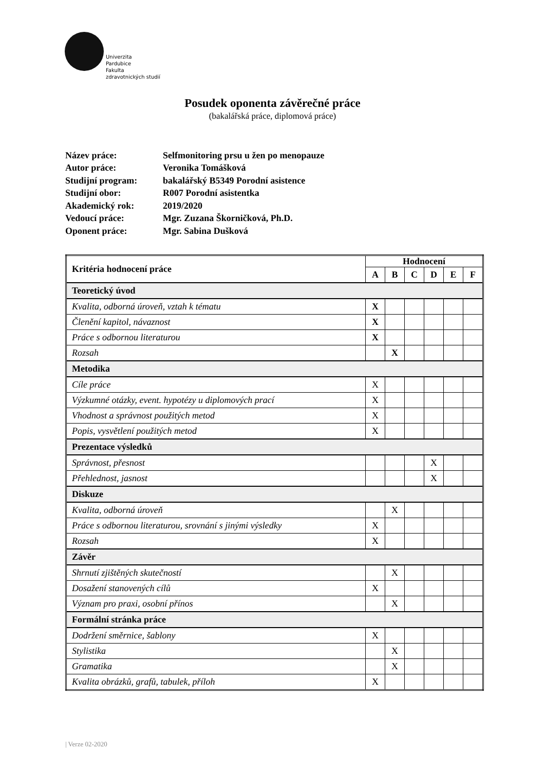Univerzita
Pardubice
Fakulta
zdravotnických studií
Posudek oponenta závěrečné práce
(bakalářská práce, diplomová práce)
| Název práce: | Selfmonitoring prsu u žen po menopauze |
| Autor práce: | Veronika Tomášková |
| Studijní program: | bakalářský B5349 Porodní asistence |
| Studijní obor: | R007 Porodní asistentka |
| Akademický rok: | 2019/2020 |
| Vedoucí práce: | Mgr. Zuzana Škorničková, Ph.D. |
| Oponent práce: | Mgr. Sabina Dušková |
| Kritéria hodnocení práce | Hodnocení | | | | | |
| --- | --- | --- | --- | --- | --- | --- |
| | A | B | C | D | E | F |
| Teoretický úvod | | | | | | |
| Kvalita, odborná úroveň, vztah k tématu | X | | | | | |
| Členění kapitol, návaznost | X | | | | | |
| Práce s odbornou literaturou | X | | | | | |
| Rozsah | | X | | | | |
| Metodika | | | | | | |
| Cíle práce | X | | | | | |
| Výzkumné otázky, event. hypotézy u diplomových prací | X | | | | | |
| Vhodnost a správnost použitých metod | X | | | | | |
| Popis, vysvětlení použitých metod | X | | | | | |
| Prezentace výsledků | | | | | | |
| Správnost, přesnost | | | | X | | |
| Přehlednost, jasnost | | | | X | | |
| Diskuze | | | | | | |
| Kvalita, odborná úroveň | | X | | | | |
| Práce s odbornou literaturou, srovnání s jinými výsledky | X | | | | | |
| Rozsah | X | | | | | |
| Závěr | | | | | | |
| Shrnutí zjištěných skutečností | | X | | | | |
| Dosažení stanovených cílů | X | | | | | |
| Význam pro praxi, osobní přínos | | X | | | | |
| Formální stránka práce | | | | | | |
| Dodržení směrnice, šablony | X | | | | | |
| Stylistika | | X | | | | |
| Gramatika | | X | | | | |
| Kvalita obrázků, grafů, tabulek, příloh | X | | | | | |
| Verze 02-2020